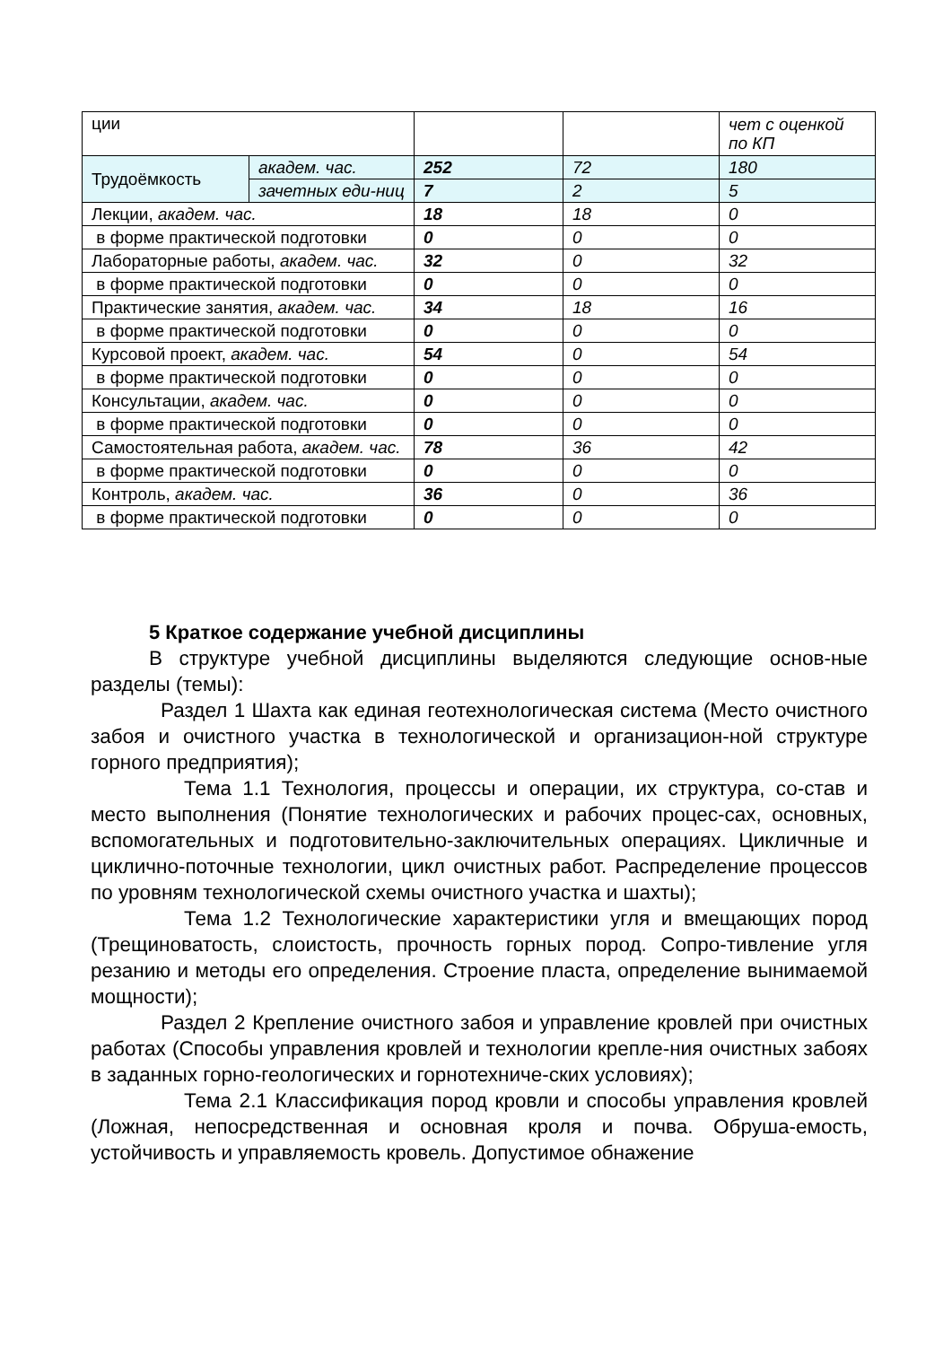| ции | | | | чет с оценкой по КП |
| Трудоёмкость | академ. час. | 252 | 72 | 180 |
| | зачетных еди-ниц | 7 | 2 | 5 |
| Лекции, академ. час. | | 18 | 18 | 0 |
| в форме практической подготовки | | 0 | 0 | 0 |
| Лабораторные работы, академ. час. | | 32 | 0 | 32 |
| в форме практической подготовки | | 0 | 0 | 0 |
| Практические занятия, академ. час. | | 34 | 18 | 16 |
| в форме практической подготовки | | 0 | 0 | 0 |
| Курсовой проект, академ. час. | | 54 | 0 | 54 |
| в форме практической подготовки | | 0 | 0 | 0 |
| Консультации, академ. час. | | 0 | 0 | 0 |
| в форме практической подготовки | | 0 | 0 | 0 |
| Самостоятельная работа, академ. час. | | 78 | 36 | 42 |
| в форме практической подготовки | | 0 | 0 | 0 |
| Контроль, академ. час. | | 36 | 0 | 36 |
| в форме практической подготовки | | 0 | 0 | 0 |
5 Краткое содержание учебной дисциплины
В структуре учебной дисциплины выделяются следующие основ-ные разделы (темы):
Раздел 1 Шахта как единая геотехнологическая система (Место очистного забоя и очистного участка в технологической и организацион-ной структуре горного предприятия);
Тема 1.1 Технология, процессы и операции, их структура, со-став и место выполнения (Понятие технологических и рабочих процес-сах, основных, вспомогательных и подготовительно-заключительных операциях. Цикличные и циклично-поточные технологии, цикл очистных работ. Распределение процессов по уровням технологической схемы очистного участка и шахты);
Тема 1.2 Технологические характеристики угля и вмещающих пород (Трещиноватость, слоистость, прочность горных пород. Сопро-тивление угля резанию и методы его определения. Строение пласта, определение вынимаемой мощности);
Раздел 2 Крепление очистного забоя и управление кровлей при очистных работах (Способы управления кровлей и технологии крепле-ния очистных забоях в заданных горно-геологических и горнотехниче-ских условиях);
Тема 2.1 Классификация пород кровли и способы управления кровлей (Ложная, непосредственная и основная кроля и почва. Обруша-емость, устойчивость и управляемость кровель. Допустимое обнажение